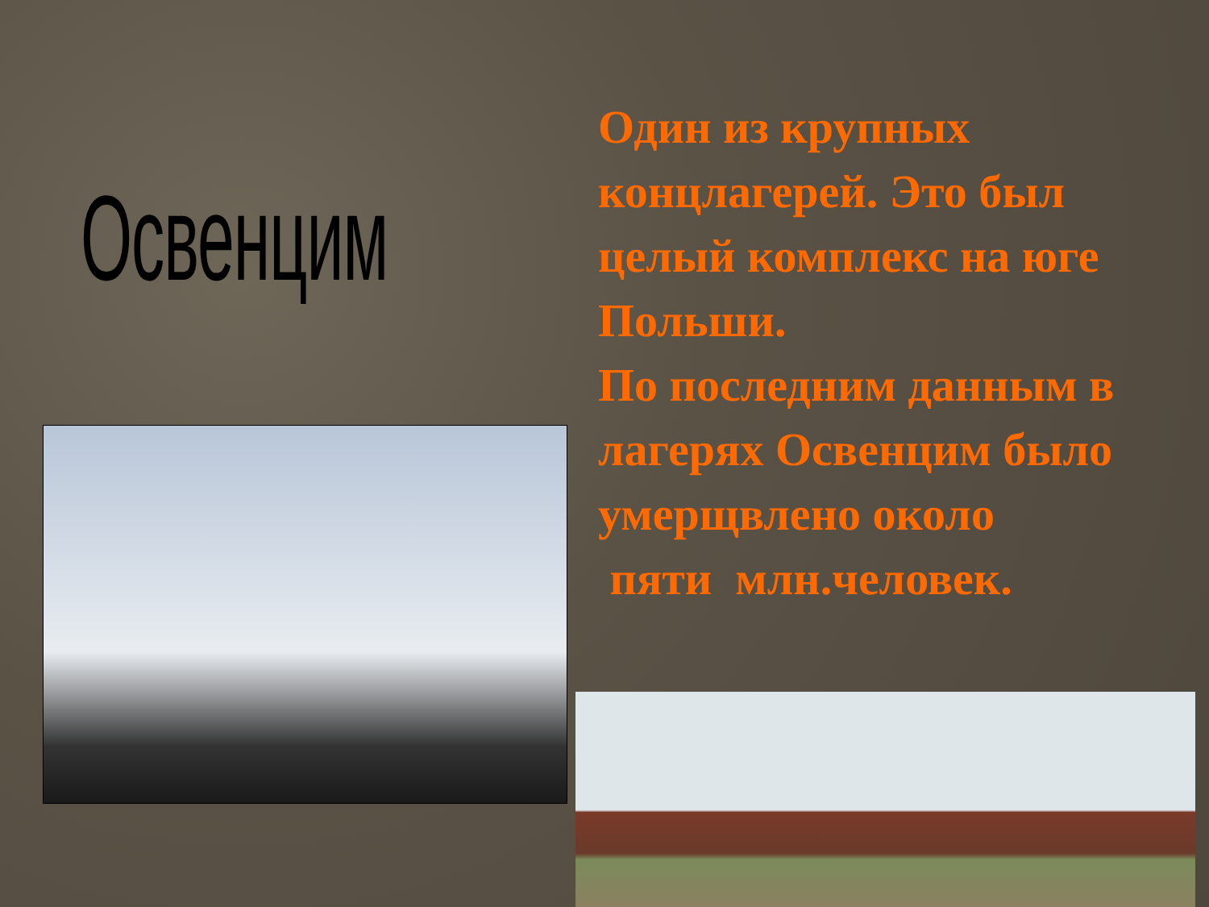Освенцим
Один из крупных концлагерей. Это был целый комплекс на юге Польши.
По последним данным в лагерях Освенцим было умерщвлено около
пяти млн.человек.